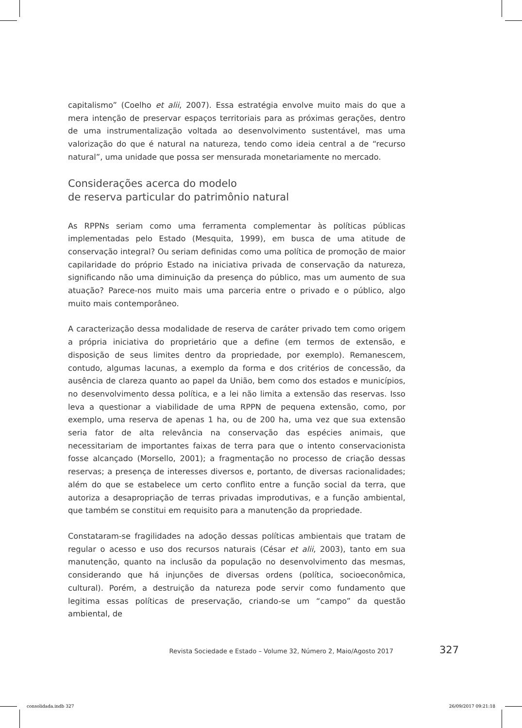capitalismo” (Coelho et alii, 2007). Essa estratégia envolve muito mais do que a mera intenção de preservar espaços territoriais para as próximas gerações, dentro de uma instrumentalização voltada ao desenvolvimento sustentável, mas uma valorização do que é natural na natureza, tendo como ideia central a de “recurso natural”, uma unidade que possa ser mensurada monetariamente no mercado.
Considerações acerca do modelo
de reserva particular do patrimônio natural
As RPPNs seriam como uma ferramenta complementar às políticas públicas implementadas pelo Estado (Mesquita, 1999), em busca de uma atitude de conservação integral? Ou seriam definidas como uma política de promoção de maior capilaridade do próprio Estado na iniciativa privada de conservação da natureza, significando não uma diminuição da presença do público, mas um aumento de sua atuação? Parece-nos muito mais uma parceria entre o privado e o público, algo muito mais contemporâneo.
A caracterização dessa modalidade de reserva de caráter privado tem como origem a própria iniciativa do proprietário que a define (em termos de extensão, e disposição de seus limites dentro da propriedade, por exemplo). Remanescem, contudo, algumas lacunas, a exemplo da forma e dos critérios de concessão, da ausência de clareza quanto ao papel da União, bem como dos estados e municípios, no desenvolvimento dessa política, e a lei não limita a extensão das reservas. Isso leva a questionar a viabilidade de uma RPPN de pequena extensão, como, por exemplo, uma reserva de apenas 1 ha, ou de 200 ha, uma vez que sua extensão seria fator de alta relevância na conservação das espécies animais, que necessitariam de importantes faixas de terra para que o intento conservacionista fosse alcançado (Morsello, 2001); a fragmentação no processo de criação dessas reservas; a presença de interesses diversos e, portanto, de diversas racionalidades; além do que se estabelece um certo conflito entre a função social da terra, que autoriza a desapropriação de terras privadas improdutivas, e a função ambiental, que também se constitui em requisito para a manutenção da propriedade.
Constataram-se fragilidades na adoção dessas políticas ambientais que tratam de regular o acesso e uso dos recursos naturais (César et alii, 2003), tanto em sua manutenção, quanto na inclusão da população no desenvolvimento das mesmas, considerando que há injunções de diversas ordens (política, socioeconômica, cultural). Porém, a destruição da natureza pode servir como fundamento que legitima essas políticas de preservação, criando-se um “campo” da questão ambiental, de
Revista Sociedade e Estado – Volume 32, Número 2, Maio/Agosto 2017 327
consolidada.indb 327 26/09/2017 09:21:18